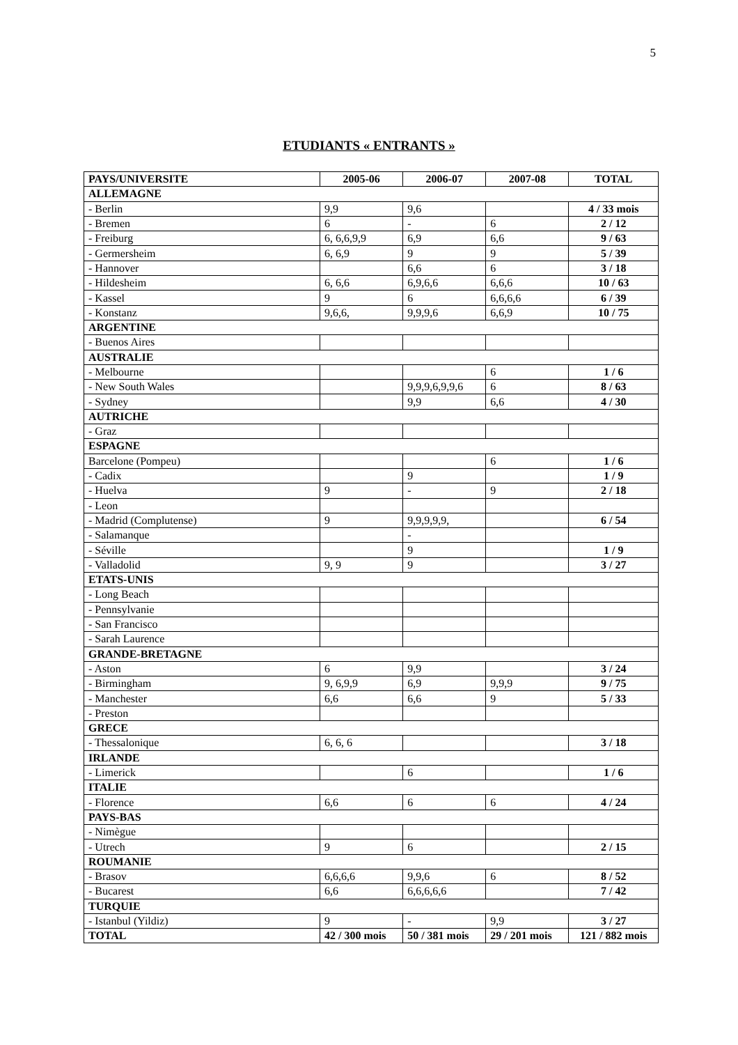5
ETUDIANTS « ENTRANTS »
| PAYS/UNIVERSITE | 2005-06 | 2006-07 | 2007-08 | TOTAL |
| --- | --- | --- | --- | --- |
| ALLEMAGNE | | | | |
| - Berlin | 9,9 | 9,6 | | 4 / 33 mois |
| - Bremen | 6 | - | 6 | 2 / 12 |
| - Freiburg | 6, 6,6,9,9 | 6,9 | 6,6 | 9 / 63 |
| - Germersheim | 6, 6,9 | 9 | 9 | 5 / 39 |
| - Hannover | | 6,6 | 6 | 3 / 18 |
| - Hildesheim | 6, 6,6 | 6,9,6,6 | 6,6,6 | 10 / 63 |
| - Kassel | 9 | 6 | 6,6,6,6 | 6 / 39 |
| - Konstanz | 9,6,6, | 9,9,9,6 | 6,6,9 | 10 / 75 |
| ARGENTINE | | | | |
| - Buenos Aires | | | | |
| AUSTRALIE | | | | |
| - Melbourne | | | 6 | 1 / 6 |
| - New South Wales | | 9,9,9,6,9,9,6 | 6 | 8 / 63 |
| - Sydney | | 9,9 | 6,6 | 4 / 30 |
| AUTRICHE | | | | |
| - Graz | | | | |
| ESPAGNE | | | | |
| Barcelone (Pompeu) | | | 6 | 1 / 6 |
| - Cadix | | 9 | | 1 / 9 |
| - Huelva | 9 | - | 9 | 2 / 18 |
| - Leon | | | | |
| - Madrid (Complutense) | 9 | 9,9,9,9,9, | | 6 / 54 |
| - Salamanque | | - | | |
| - Séville | | 9 | | 1 / 9 |
| - Valladolid | 9, 9 | 9 | | 3 / 27 |
| ETATS-UNIS | | | | |
| - Long Beach | | | | |
| - Pennsylvanie | | | | |
| - San Francisco | | | | |
| - Sarah Laurence | | | | |
| GRANDE-BRETAGNE | | | | |
| - Aston | 6 | 9,9 | | 3 / 24 |
| - Birmingham | 9, 6,9,9 | 6,9 | 9,9,9 | 9 / 75 |
| - Manchester | 6,6 | 6,6 | 9 | 5 / 33 |
| - Preston | | | | |
| GRECE | | | | |
| - Thessalonique | 6, 6, 6 | | | 3 / 18 |
| IRLANDE | | | | |
| - Limerick | | 6 | | 1 / 6 |
| ITALIE | | | | |
| - Florence | 6,6 | 6 | 6 | 4 / 24 |
| PAYS-BAS | | | | |
| - Nimègue | | | | |
| - Utrech | 9 | 6 | | 2 / 15 |
| ROUMANIE | | | | |
| - Brasov | 6,6,6,6 | 9,9,6 | 6 | 8 / 52 |
| - Bucarest | 6,6 | 6,6,6,6,6 | | 7 / 42 |
| TURQUIE | | | | |
| - Istanbul (Yildiz) | 9 | - | 9,9 | 3 / 27 |
| TOTAL | 42 / 300 mois | 50 / 381 mois | 29 / 201 mois | 121 / 882 mois |